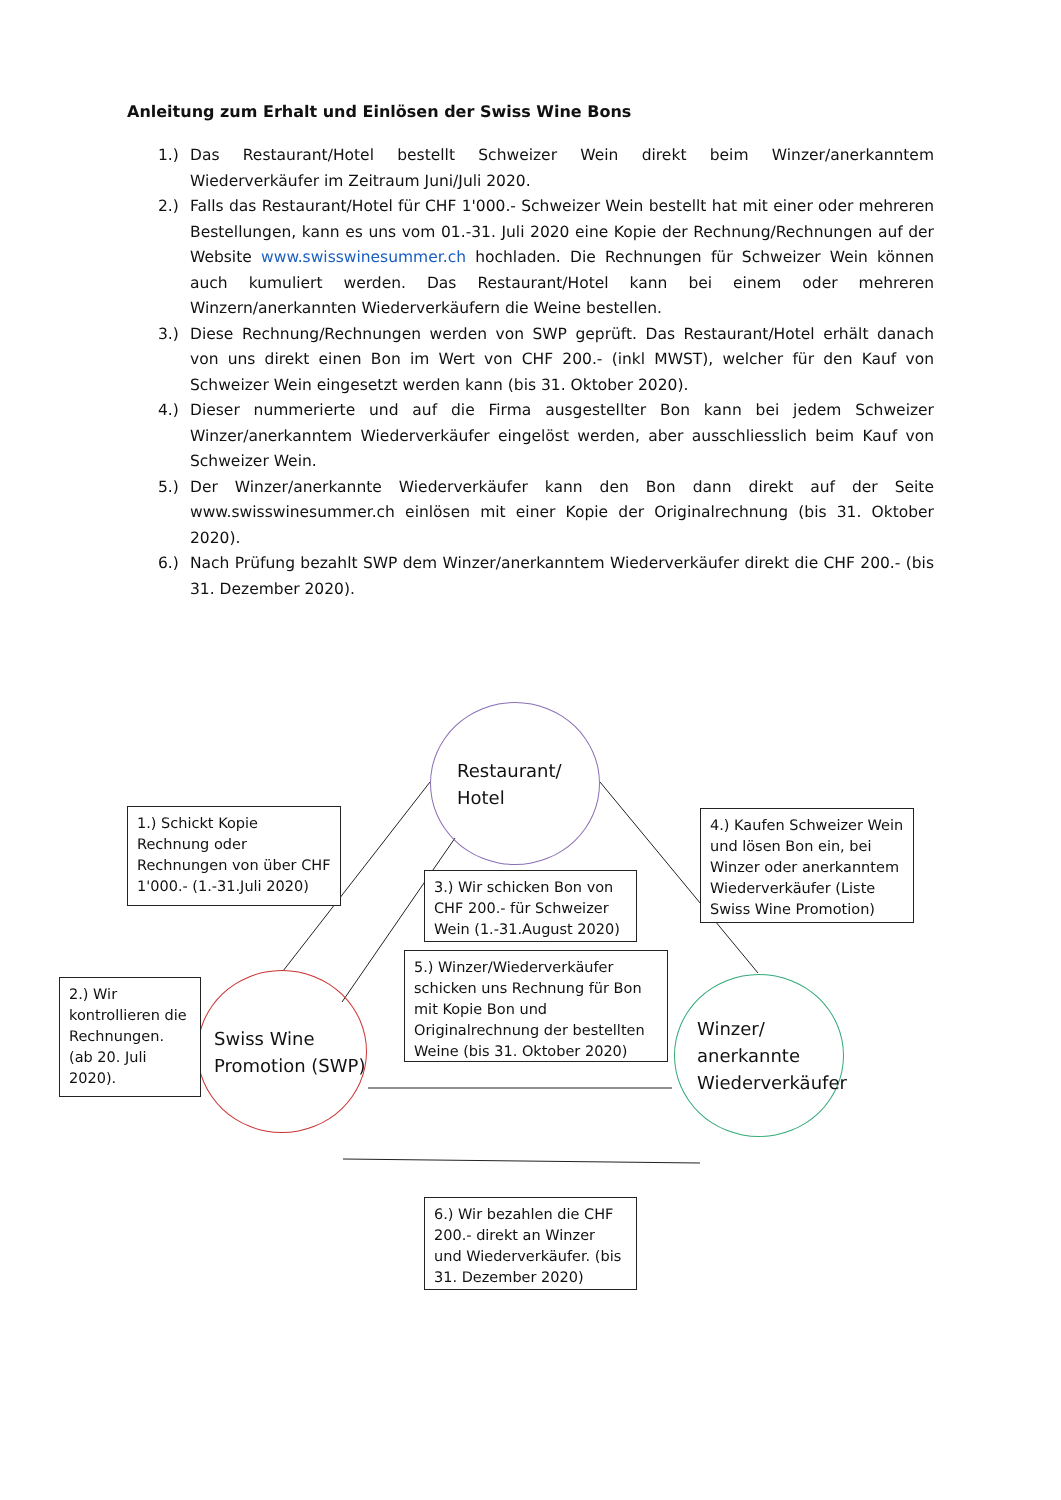Anleitung zum Erhalt und Einlösen der Swiss Wine Bons
1.) Das Restaurant/Hotel bestellt Schweizer Wein direkt beim Winzer/anerkanntem Wiederverkäufer im Zeitraum Juni/Juli 2020.
2.) Falls das Restaurant/Hotel für CHF 1'000.- Schweizer Wein bestellt hat mit einer oder mehreren Bestellungen, kann es uns vom 01.-31. Juli 2020 eine Kopie der Rechnung/Rechnungen auf der Website www.swisswinesummer.ch hochladen. Die Rechnungen für Schweizer Wein können auch kumuliert werden. Das Restaurant/Hotel kann bei einem oder mehreren Winzern/anerkannten Wiederverkäufern die Weine bestellen.
3.) Diese Rechnung/Rechnungen werden von SWP geprüft. Das Restaurant/Hotel erhält danach von uns direkt einen Bon im Wert von CHF 200.- (inkl MWST), welcher für den Kauf von Schweizer Wein eingesetzt werden kann (bis 31. Oktober 2020).
4.) Dieser nummerierte und auf die Firma ausgestellter Bon kann bei jedem Schweizer Winzer/anerkanntem Wiederverkäufer eingelöst werden, aber ausschliesslich beim Kauf von Schweizer Wein.
5.) Der Winzer/anerkannte Wiederverkäufer kann den Bon dann direkt auf der Seite www.swisswinesummer.ch einlösen mit einer Kopie der Originalrechnung (bis 31. Oktober 2020).
6.) Nach Prüfung bezahlt SWP dem Winzer/anerkanntem Wiederverkäufer direkt die CHF 200.- (bis 31. Dezember 2020).
Restaurant/
Hotel
Swiss Wine
Promotion (SWP)
Winzer/
anerkannte
Wiederverkäufer
1.) Schickt Kopie Rechnung oder Rechnungen von über CHF 1'000.- (1.-31.Juli 2020)
2.) Wir kontrollieren die Rechnungen. (ab 20. Juli 2020).
3.) Wir schicken Bon von CHF 200.- für Schweizer Wein (1.-31.August 2020)
4.) Kaufen Schweizer Wein und lösen Bon ein, bei Winzer oder anerkanntem Wiederverkäufer (Liste Swiss Wine Promotion)
5.) Winzer/Wiederverkäufer schicken uns Rechnung für Bon mit Kopie Bon und Originalrechnung der bestellten Weine (bis 31. Oktober 2020)
6.) Wir bezahlen die CHF 200.- direkt an Winzer und Wiederverkäufer. (bis 31. Dezember 2020)